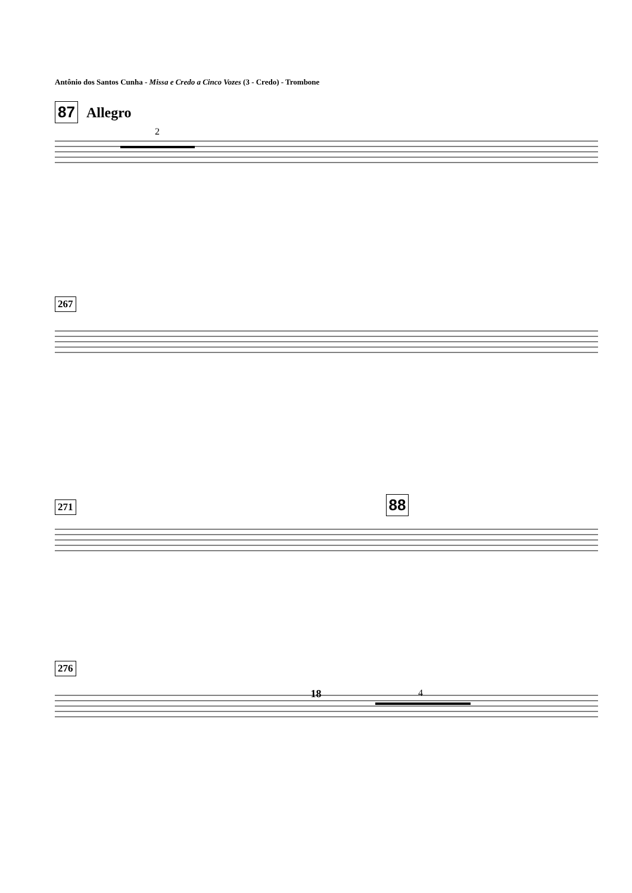Antônio dos Santos Cunha - Missa e Credo a Cinco Vozes (3 - Credo) - Trombone
87 Allegro
2
267
271 88
276
4
18